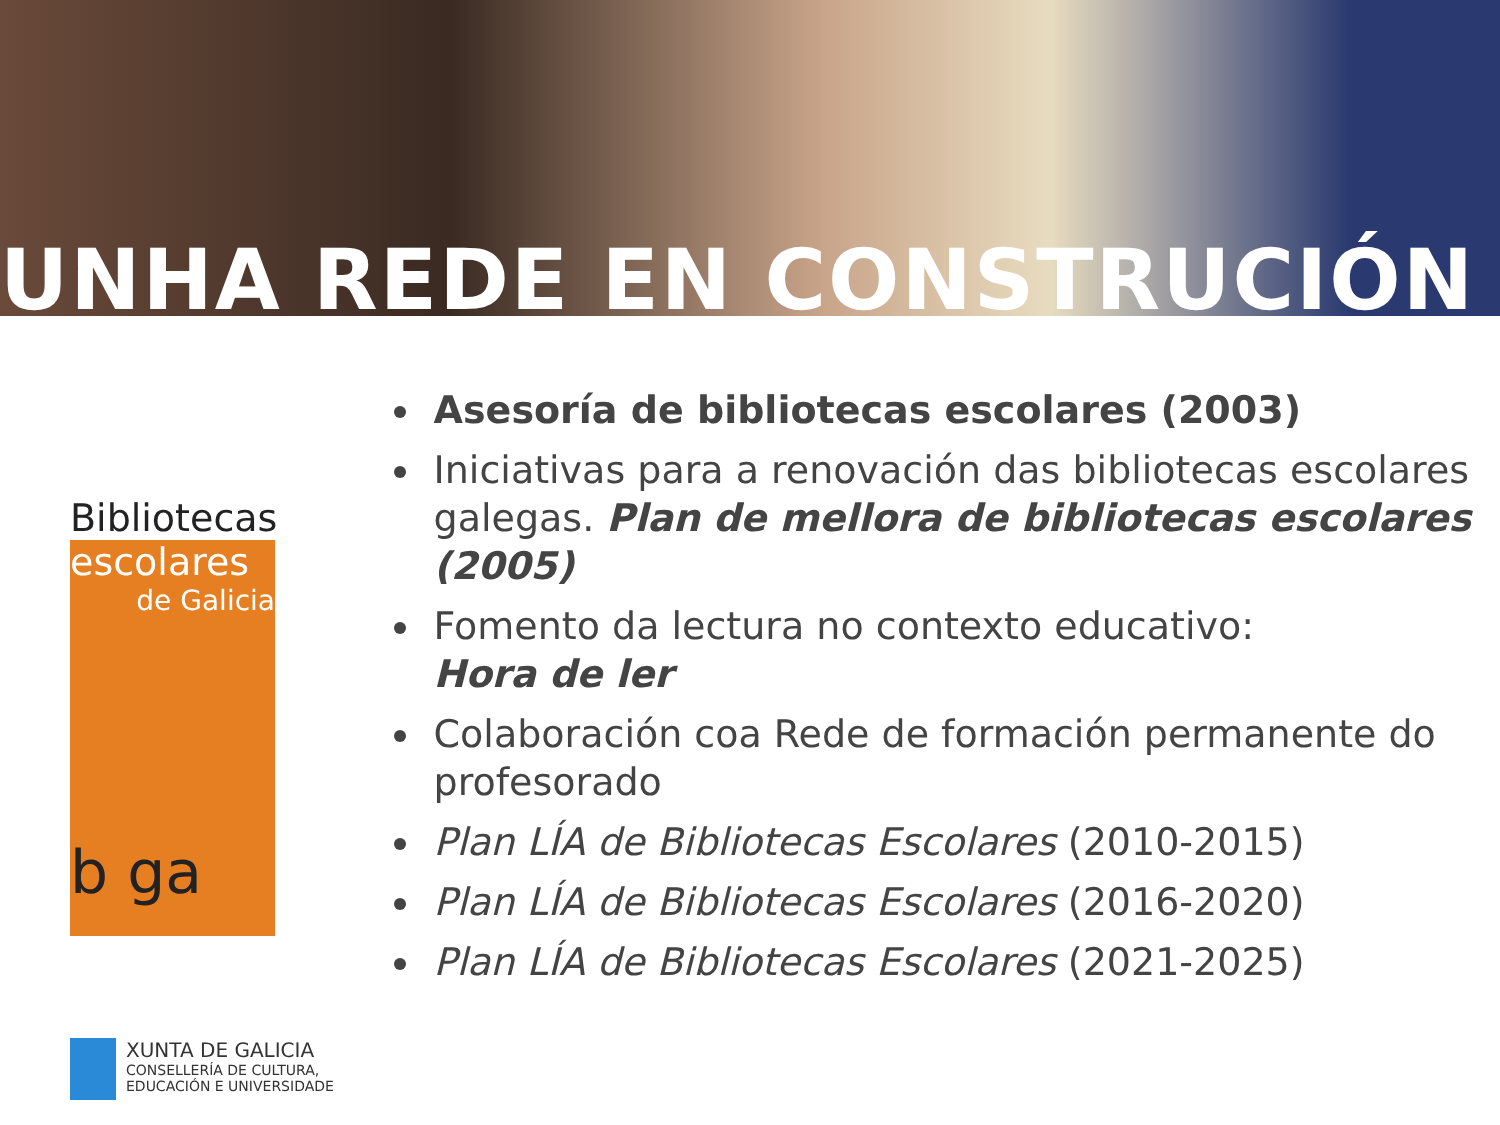UNHA REDE EN CONSTRUCIÓN
Bibliotecas
escolares
de Galicia
b ga
Asesoría de bibliotecas escolares (2003)
Iniciativas para a renovación das bibliotecas escolares galegas. Plan de mellora de bibliotecas escolares (2005)
Fomento da lectura no contexto educativo:
Hora de ler
Colaboración coa Rede de formación permanente do profesorado
Plan LÍA de Bibliotecas Escolares (2010-2015)
Plan LÍA de Bibliotecas Escolares (2016-2020)
Plan LÍA de Bibliotecas Escolares (2021-2025)
XUNTA DE GALICIA
CONSELLERÍA DE CULTURA,
EDUCACIÓN E UNIVERSIDADE